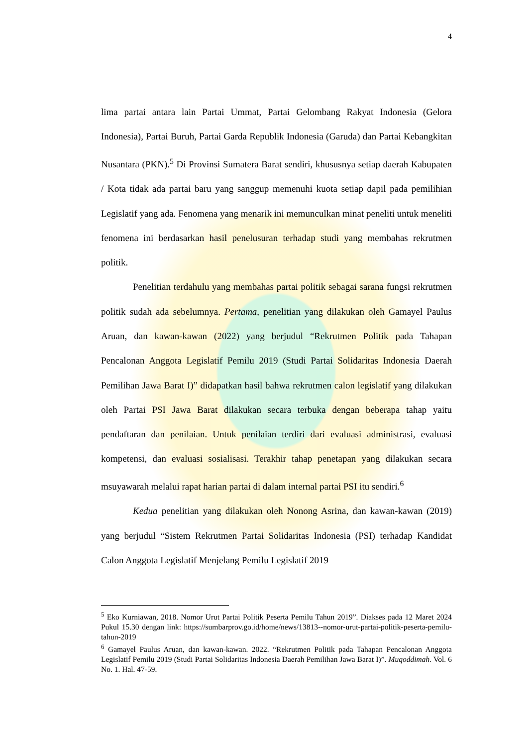4
lima partai antara lain Partai Ummat, Partai Gelombang Rakyat Indonesia (Gelora Indonesia), Partai Buruh, Partai Garda Republik Indonesia (Garuda) dan Partai Kebangkitan Nusantara (PKN).<sup>5</sup> Di Provinsi Sumatera Barat sendiri, khususnya setiap daerah Kabupaten / Kota tidak ada partai baru yang sanggup memenuhi kuota setiap dapil pada pemilihian Legislatif yang ada. Fenomena yang menarik ini memunculkan minat peneliti untuk meneliti fenomena ini berdasarkan hasil penelusuran terhadap studi yang membahas rekrutmen politik.
Penelitian terdahulu yang membahas partai politik sebagai sarana fungsi rekrutmen politik sudah ada sebelumnya. Pertama, penelitian yang dilakukan oleh Gamayel Paulus Aruan, dan kawan-kawan (2022) yang berjudul “Rekrutmen Politik pada Tahapan Pencalonan Anggota Legislatif Pemilu 2019 (Studi Partai Solidaritas Indonesia Daerah Pemilihan Jawa Barat I)” didapatkan hasil bahwa rekrutmen calon legislatif yang dilakukan oleh Partai PSI Jawa Barat dilakukan secara terbuka dengan beberapa tahap yaitu pendaftaran dan penilaian. Untuk penilaian terdiri dari evaluasi administrasi, evaluasi kompetensi, dan evaluasi sosialisasi. Terakhir tahap penetapan yang dilakukan secara msuyawarah melalui rapat harian partai di dalam internal partai PSI itu sendiri.<sup>6</sup>
Kedua penelitian yang dilakukan oleh Nonong Asrina, dan kawan-kawan (2019) yang berjudul “Sistem Rekrutmen Partai Solidaritas Indonesia (PSI) terhadap Kandidat Calon Anggota Legislatif Menjelang Pemilu Legislatif 2019
<sup>5</sup> Eko Kurniawan, 2018. Nomor Urut Partai Politik Peserta Pemilu Tahun 2019”. Diakses pada 12 Maret 2024 Pukul 15.30 dengan link: https://sumbarprov.go.id/home/news/13813--nomor-urut-partai-politik-peserta-pemilu-tahun-2019
<sup>6</sup> Gamayel Paulus Aruan, dan kawan-kawan. 2022. “Rekrutmen Politik pada Tahapan Pencalonan Anggota Legislatif Pemilu 2019 (Studi Partai Solidaritas Indonesia Daerah Pemilihan Jawa Barat I)”. Muqoddimah. Vol. 6 No. 1. Hal. 47-59.